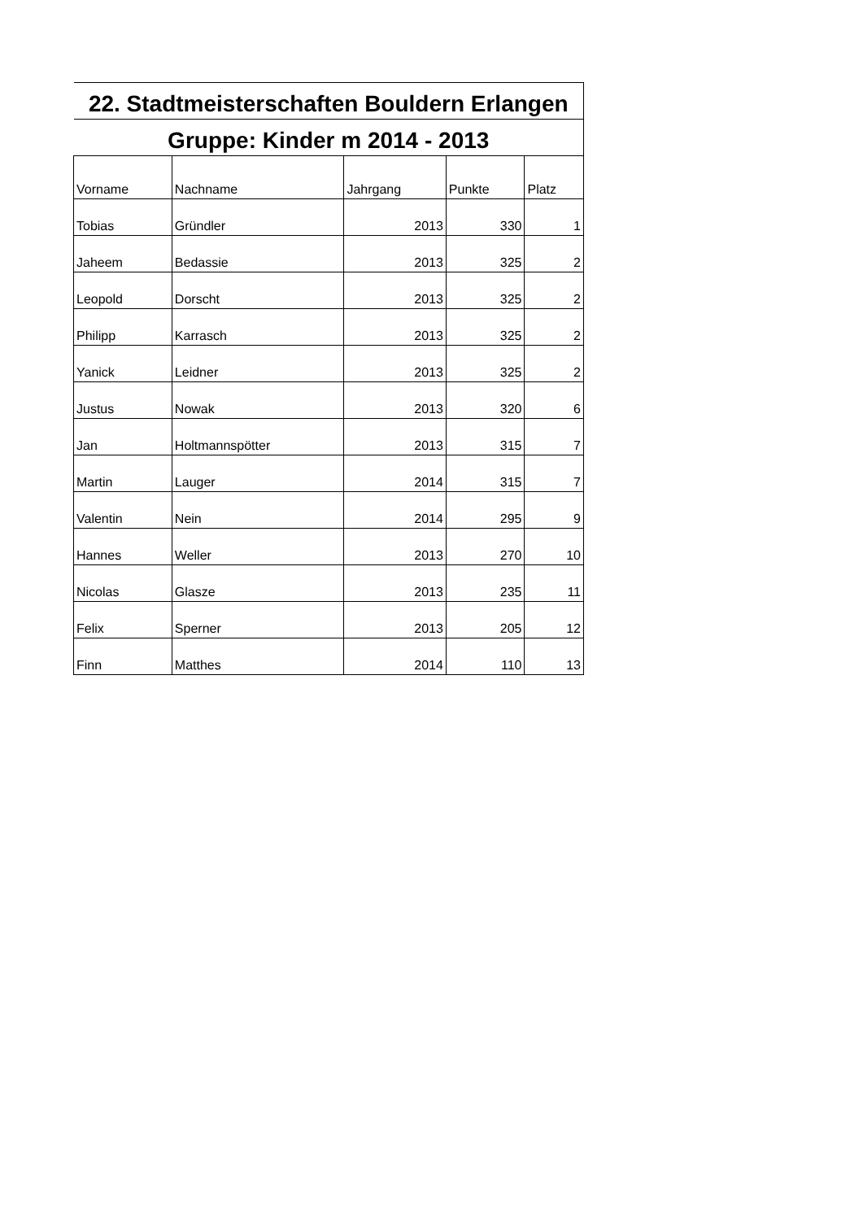| 22. Stadtmeisterschaften Bouldern Erlangen | | | | |
| Gruppe: Kinder m 2014 - 2013 | | | | |
| Vorname | Nachname | Jahrgang | Punkte | Platz |
| Tobias | Gründler | 2013 | 330 | 1 |
| Jaheem | Bedassie | 2013 | 325 | 2 |
| Leopold | Dorscht | 2013 | 325 | 2 |
| Philipp | Karrasch | 2013 | 325 | 2 |
| Yanick | Leidner | 2013 | 325 | 2 |
| Justus | Nowak | 2013 | 320 | 6 |
| Jan | Holtmannspötter | 2013 | 315 | 7 |
| Martin | Lauger | 2014 | 315 | 7 |
| Valentin | Nein | 2014 | 295 | 9 |
| Hannes | Weller | 2013 | 270 | 10 |
| Nicolas | Glasze | 2013 | 235 | 11 |
| Felix | Sperner | 2013 | 205 | 12 |
| Finn | Matthes | 2014 | 110 | 13 |